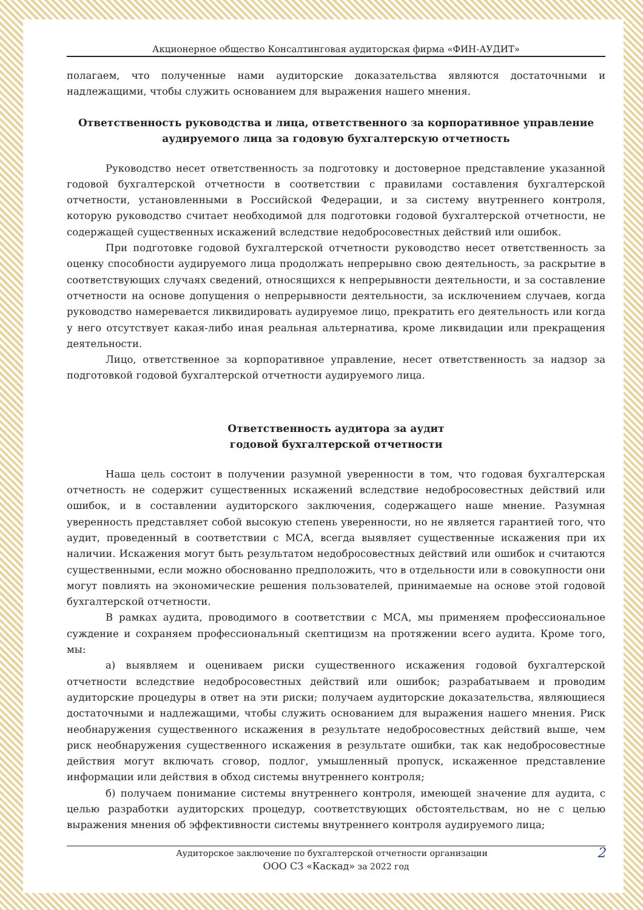Акционерное общество Консалтинговая аудиторская фирма «ФИН-АУДИТ»
полагаем, что полученные нами аудиторские доказательства являются достаточными и надлежащими, чтобы служить основанием для выражения нашего мнения.
Ответственность руководства и лица, ответственного за корпоративное управление аудируемого лица за годовую бухгалтерскую отчетность
Руководство несет ответственность за подготовку и достоверное представление указанной годовой бухгалтерской отчетности в соответствии с правилами составления бухгалтерской отчетности, установленными в Российской Федерации, и за систему внутреннего контроля, которую руководство считает необходимой для подготовки годовой бухгалтерской отчетности, не содержащей существенных искажений вследствие недобросовестных действий или ошибок.
При подготовке годовой бухгалтерской отчетности руководство несет ответственность за оценку способности аудируемого лица продолжать непрерывно свою деятельность, за раскрытие в соответствующих случаях сведений, относящихся к непрерывности деятельности, и за составление отчетности на основе допущения о непрерывности деятельности, за исключением случаев, когда руководство намеревается ликвидировать аудируемое лицо, прекратить его деятельность или когда у него отсутствует какая-либо иная реальная альтернатива, кроме ликвидации или прекращения деятельности.
Лицо, ответственное за корпоративное управление, несет ответственность за надзор за подготовкой годовой бухгалтерской отчетности аудируемого лица.
Ответственность аудитора за аудит
годовой бухгалтерской отчетности
Наша цель состоит в получении разумной уверенности в том, что годовая бухгалтерская отчетность не содержит существенных искажений вследствие недобросовестных действий или ошибок, и в составлении аудиторского заключения, содержащего наше мнение. Разумная уверенность представляет собой высокую степень уверенности, но не является гарантией того, что аудит, проведенный в соответствии с МСА, всегда выявляет существенные искажения при их наличии. Искажения могут быть результатом недобросовестных действий или ошибок и считаются существенными, если можно обоснованно предположить, что в отдельности или в совокупности они могут повлиять на экономические решения пользователей, принимаемые на основе этой годовой бухгалтерской отчетности.
В рамках аудита, проводимого в соответствии с МСА, мы применяем профессиональное суждение и сохраняем профессиональный скептицизм на протяжении всего аудита. Кроме того, мы:
а) выявляем и оцениваем риски существенного искажения годовой бухгалтерской отчетности вследствие недобросовестных действий или ошибок; разрабатываем и проводим аудиторские процедуры в ответ на эти риски; получаем аудиторские доказательства, являющиеся достаточными и надлежащими, чтобы служить основанием для выражения нашего мнения. Риск необнаружения существенного искажения в результате недобросовестных действий выше, чем риск необнаружения существенного искажения в результате ошибки, так как недобросовестные действия могут включать сговор, подлог, умышленный пропуск, искаженное представление информации или действия в обход системы внутреннего контроля;
б) получаем понимание системы внутреннего контроля, имеющей значение для аудита, с целью разработки аудиторских процедур, соответствующих обстоятельствам, но не с целью выражения мнения об эффективности системы внутреннего контроля аудируемого лица;
2 Аудиторское заключение по бухгалтерской отчетности организации
ООО СЗ «Каскад» за 2022 год